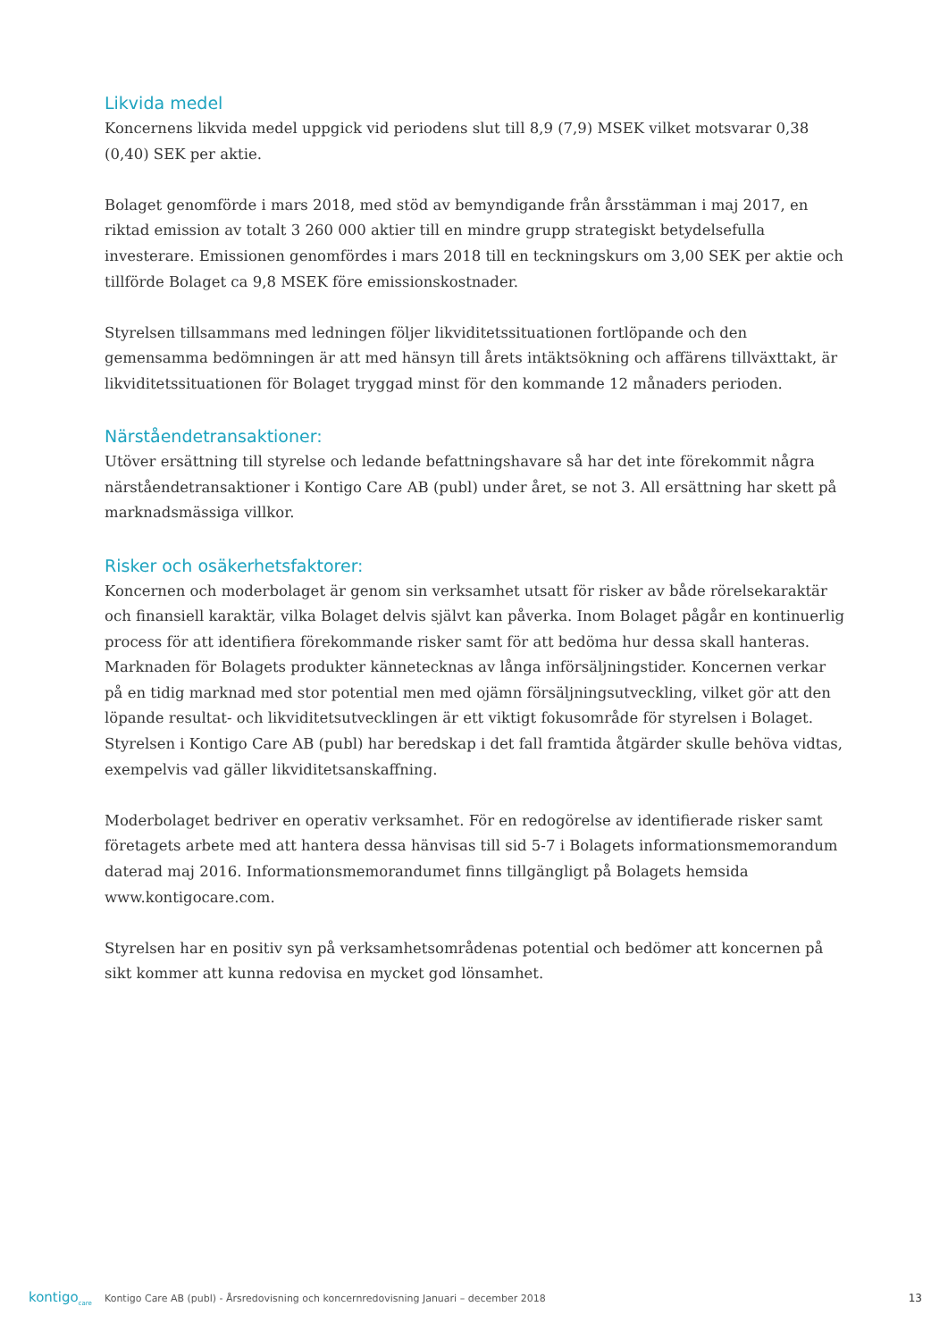Likvida medel
Koncernens likvida medel uppgick vid periodens slut till 8,9 (7,9) MSEK vilket motsvarar 0,38 (0,40) SEK per aktie.
Bolaget genomförde i mars 2018, med stöd av bemyndigande från årsstämman i maj 2017, en riktad emission av totalt 3 260 000 aktier till en mindre grupp strategiskt betydelsefulla investerare. Emissionen genomfördes i mars 2018 till en teckningskurs om 3,00 SEK per aktie och tillförde Bolaget ca 9,8 MSEK före emissionskostnader.
Styrelsen tillsammans med ledningen följer likviditetssituationen fortlöpande och den gemensamma bedömningen är att med hänsyn till årets intäktsökning och affärens tillväxttakt, är likviditetssituationen för Bolaget tryggad minst för den kommande 12 månaders perioden.
Närståendetransaktioner:
Utöver ersättning till styrelse och ledande befattningshavare så har det inte förekommit några närståendetransaktioner i Kontigo Care AB (publ) under året, se not 3. All ersättning har skett på marknadsmässiga villkor.
Risker och osäkerhetsfaktorer:
Koncernen och moderbolaget är genom sin verksamhet utsatt för risker av både rörelsekaraktär och finansiell karaktär, vilka Bolaget delvis självt kan påverka. Inom Bolaget pågår en kontinuerlig process för att identifiera förekommande risker samt för att bedöma hur dessa skall hanteras. Marknaden för Bolagets produkter kännetecknas av långa införsäljningstider. Koncernen verkar på en tidig marknad med stor potential men med ojämn försäljningsutveckling, vilket gör att den löpande resultat- och likviditetsutvecklingen är ett viktigt fokusområde för styrelsen i Bolaget. Styrelsen i Kontigo Care AB (publ) har beredskap i det fall framtida åtgärder skulle behöva vidtas, exempelvis vad gäller likviditetsanskaffning.
Moderbolaget bedriver en operativ verksamhet. För en redogörelse av identifierade risker samt företagets arbete med att hantera dessa hänvisas till sid 5-7 i Bolagets informationsmemorandum daterad maj 2016. Informationsmemorandumet finns tillgängligt på Bolagets hemsida www.kontigocare.com.
Styrelsen har en positiv syn på verksamhetsområdenas potential och bedömer att koncernen på sikt kommer att kunna redovisa en mycket god lönsamhet.
kontigo<sub>care</sub>
Kontigo Care AB (publ) - Årsredovisning och koncernredovisning Januari – december 2018
13